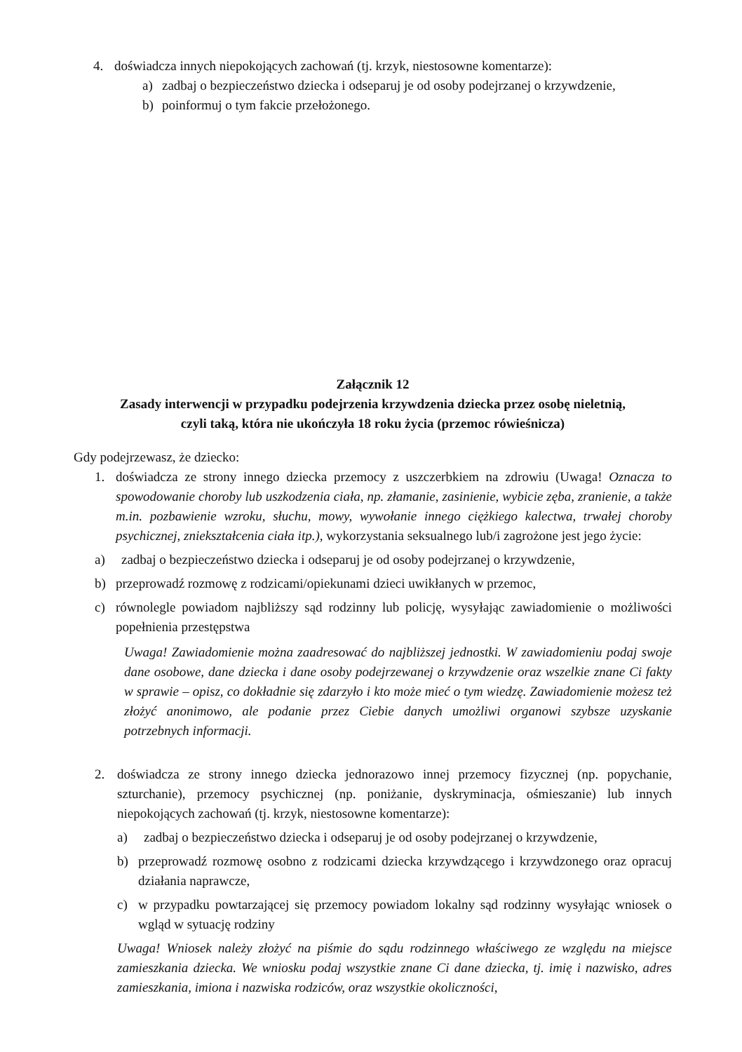4. doświadcza innych niepokojących zachowań (tj. krzyk, niestosowne komentarze):
a) zadbaj o bezpieczeństwo dziecka i odseparuj je od osoby podejrzanej o krzywdzenie,
b) poinformuj o tym fakcie przełożonego.
Załącznik 12
Zasady interwencji w przypadku podejrzenia krzywdzenia dziecka przez osobę nieletnią,
czyli taką, która nie ukończyła 18 roku życia (przemoc rówieśnicza)
Gdy podejrzewasz, że dziecko:
1. doświadcza ze strony innego dziecka przemocy z uszczerbkiem na zdrowiu (Uwaga! Oznacza to spowodowanie choroby lub uszkodzenia ciała, np. złamanie, zasinienie, wybicie zęba, zranienie, a także m.in. pozbawienie wzroku, słuchu, mowy, wywołanie innego ciężkiego kalectwa, trwałej choroby psychicznej, zniekształcenia ciała itp.), wykorzystania seksualnego lub/i zagrożone jest jego życie:
a) zadbaj o bezpieczeństwo dziecka i odseparuj je od osoby podejrzanej o krzywdzenie,
b) przeprowadź rozmowę z rodzicami/opiekunami dzieci uwikłanych w przemoc,
c) równolegle powiadom najbliższy sąd rodzinny lub policję, wysyłając zawiadomienie o możliwości popełnienia przestępstwa
Uwaga! Zawiadomienie można zaadresować do najbliższej jednostki. W zawiadomieniu podaj swoje dane osobowe, dane dziecka i dane osoby podejrzewanej o krzywdzenie oraz wszelkie znane Ci fakty w sprawie – opisz, co dokładnie się zdarzyło i kto może mieć o tym wiedzę. Zawiadomienie możesz też złożyć anonimowo, ale podanie przez Ciebie danych umożliwi organowi szybsze uzyskanie potrzebnych informacji.
2. doświadcza ze strony innego dziecka jednorazowo innej przemocy fizycznej (np. popychanie, szturchanie), przemocy psychicznej (np. poniżanie, dyskryminacja, ośmieszanie) lub innych niepokojących zachowań (tj. krzyk, niestosowne komentarze):
a) zadbaj o bezpieczeństwo dziecka i odseparuj je od osoby podejrzanej o krzywdzenie,
b) przeprowadź rozmowę osobno z rodzicami dziecka krzywdzącego i krzywdzonego oraz opracuj działania naprawcze,
c) w przypadku powtarzającej się przemocy powiadom lokalny sąd rodzinny wysyłając wniosek o wgląd w sytuację rodziny
Uwaga! Wniosek należy złożyć na piśmie do sądu rodzinnego właściwego ze względu na miejsce zamieszkania dziecka. We wniosku podaj wszystkie znane Ci dane dziecka, tj. imię i nazwisko, adres zamieszkania, imiona i nazwiska rodziców, oraz wszystkie okoliczności,